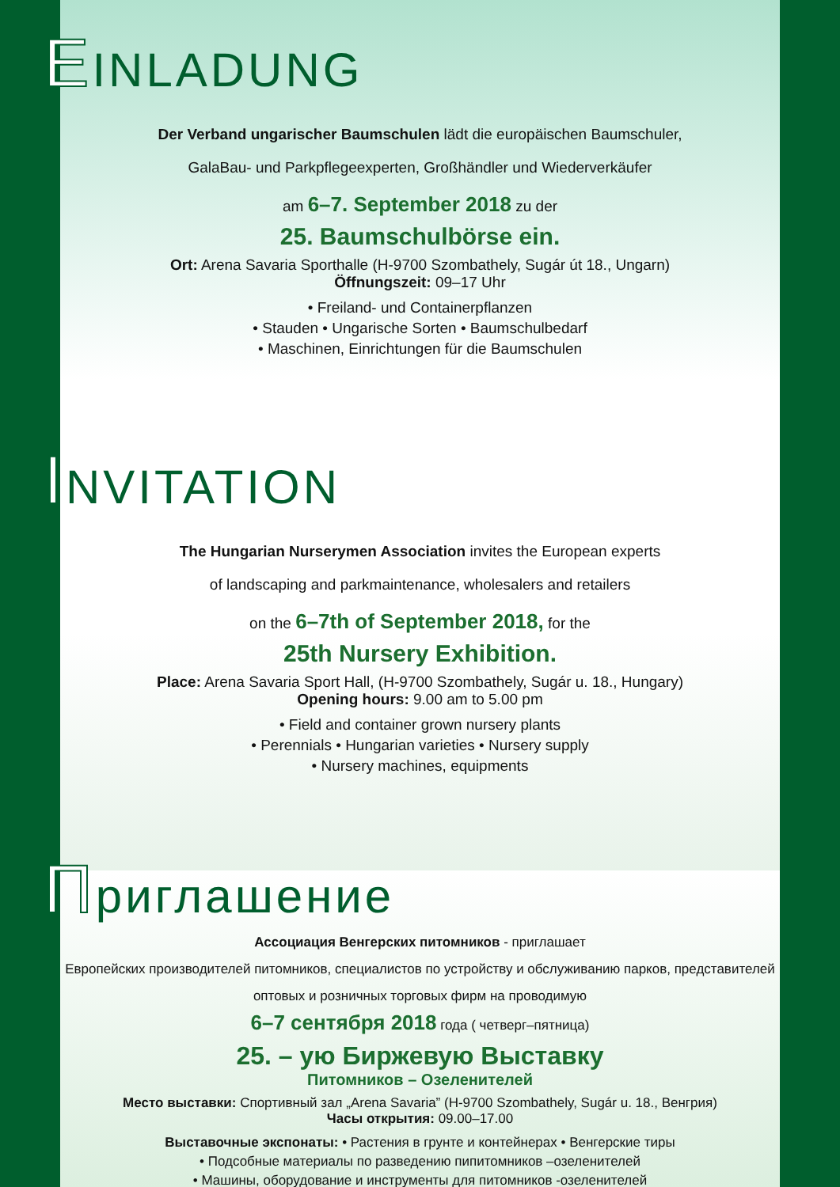EINLADUNG
Der Verband ungarischer Baumschulen lädt die europäischen Baumschuler,
GalaBau- und Parkpflegeexperten, Großhändler und Wiederverkäufer
am 6–7. September 2018 zu der
25. Baumschulbörse ein.
Ort: Arena Savaria Sporthalle (H-9700 Szombathely, Sugár út 18., Ungarn)
Öffnungszeit: 09–17 Uhr
• Freiland- und Containerpflanzen
• Stauden • Ungarische Sorten • Baumschulbedarf
• Maschinen, Einrichtungen für die Baumschulen
INVITATION
The Hungarian Nurserymen Association invites the European experts
of landscaping and parkmaintenance, wholesalers and retailers
on the 6–7th of September 2018, for the
25th Nursery Exhibition.
Place: Arena Savaria Sport Hall, (H-9700 Szombathely, Sugár u. 18., Hungary)
Opening hours: 9.00 am to 5.00 pm
• Field and container grown nursery plants
• Perennials • Hungarian varieties • Nursery supply
• Nursery machines, equipments
Приглашение
Ассоциация Венгерских питомников - приглашает
Европейских производителей питомников, специалистов по устройству и обслуживанию парков, представителей
оптовых и розничных торговых фирм на проводимую
6–7 сентября 2018 года ( четверг–пятница)
25. – ую Биржевую Выставку
Питомников – Озеленителей
Место выставки: Спортивный зал „Arena Savaria” (H-9700 Szombathely, Sugár u. 18., Венгрия)
Часы открытия: 09.00–17.00
Выставочные экспонаты: • Растения в грунте и контейнерах • Венгерские тиры
• Подсобные материалы по разведению пипитомников –озеленителей
• Машины, оборудование и инструменты для питомников -озеленителей